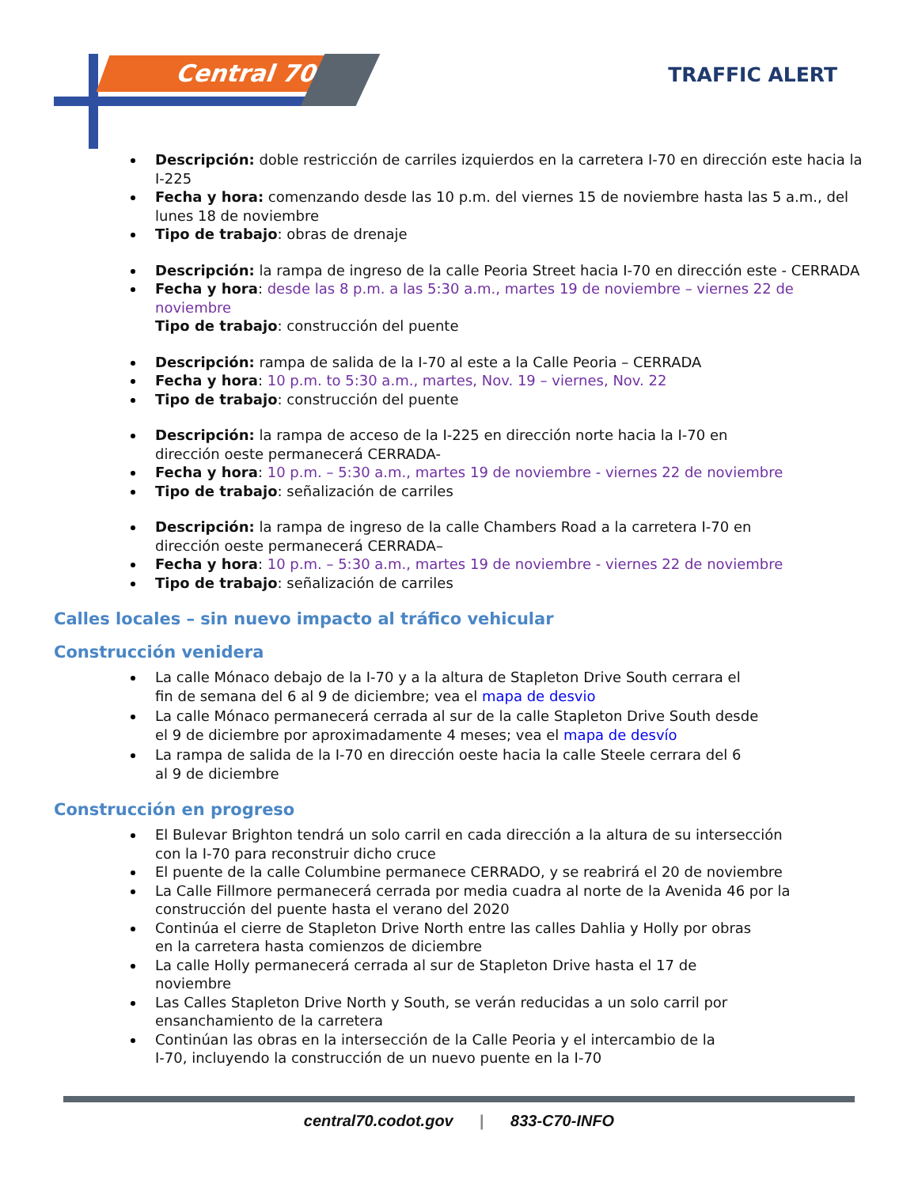Central 70 TRAFFIC ALERT
Descripción: doble restricción de carriles izquierdos en la carretera I-70 en dirección este hacia la I-225
Fecha y hora: comenzando desde las 10 p.m. del viernes 15 de noviembre hasta las 5 a.m., del lunes 18 de noviembre
Tipo de trabajo: obras de drenaje
Descripción: la rampa de ingreso de la calle Peoria Street hacia I-70 en dirección este - CERRADA
Fecha y hora: desde las 8 p.m. a las 5:30 a.m., martes 19 de noviembre – viernes 22 de noviembre
Tipo de trabajo: construcción del puente
Descripción: rampa de salida de la I-70 al este a la Calle Peoria – CERRADA
Fecha y hora: 10 p.m. to 5:30 a.m., martes, Nov. 19 – viernes, Nov. 22
Tipo de trabajo: construcción del puente
Descripción: la rampa de acceso de la I-225 en dirección norte hacia la I-70 en
dirección oeste permanecerá CERRADA-
Fecha y hora: 10 p.m. – 5:30 a.m., martes 19 de noviembre - viernes 22 de noviembre
Tipo de trabajo: señalización de carriles
Descripción: la rampa de ingreso de la calle Chambers Road a la carretera I-70 en
dirección oeste permanecerá CERRADA–
Fecha y hora: 10 p.m. – 5:30 a.m., martes 19 de noviembre - viernes 22 de noviembre
Tipo de trabajo: señalización de carriles
Calles locales – sin nuevo impacto al tráfico vehicular
Construcción venidera
La calle Mónaco debajo de la I-70 y a la altura de Stapleton Drive South cerrara el
fin de semana del 6 al 9 de diciembre; vea el mapa de desvio
La calle Mónaco permanecerá cerrada al sur de la calle Stapleton Drive South desde
el 9 de diciembre por aproximadamente 4 meses; vea el mapa de desvío
La rampa de salida de la I-70 en dirección oeste hacia la calle Steele cerrara del 6
al 9 de diciembre
Construcción en progreso
El Bulevar Brighton tendrá un solo carril en cada dirección a la altura de su intersección
con la I-70 para reconstruir dicho cruce
El puente de la calle Columbine permanece CERRADO, y se reabrirá el 20 de noviembre
La Calle Fillmore permanecerá cerrada por media cuadra al norte de la Avenida 46 por la construcción del puente hasta el verano del 2020
Continúa el cierre de Stapleton Drive North entre las calles Dahlia y Holly por obras
en la carretera hasta comienzos de diciembre
La calle Holly permanecerá cerrada al sur de Stapleton Drive hasta el 17 de
noviembre
Las Calles Stapleton Drive North y South, se verán reducidas a un solo carril por
ensanchamiento de la carretera
Continúan las obras en la intersección de la Calle Peoria y el intercambio de la
I-70, incluyendo la construcción de un nuevo puente en la I-70
central70.codot.gov | 833-C70-INFO